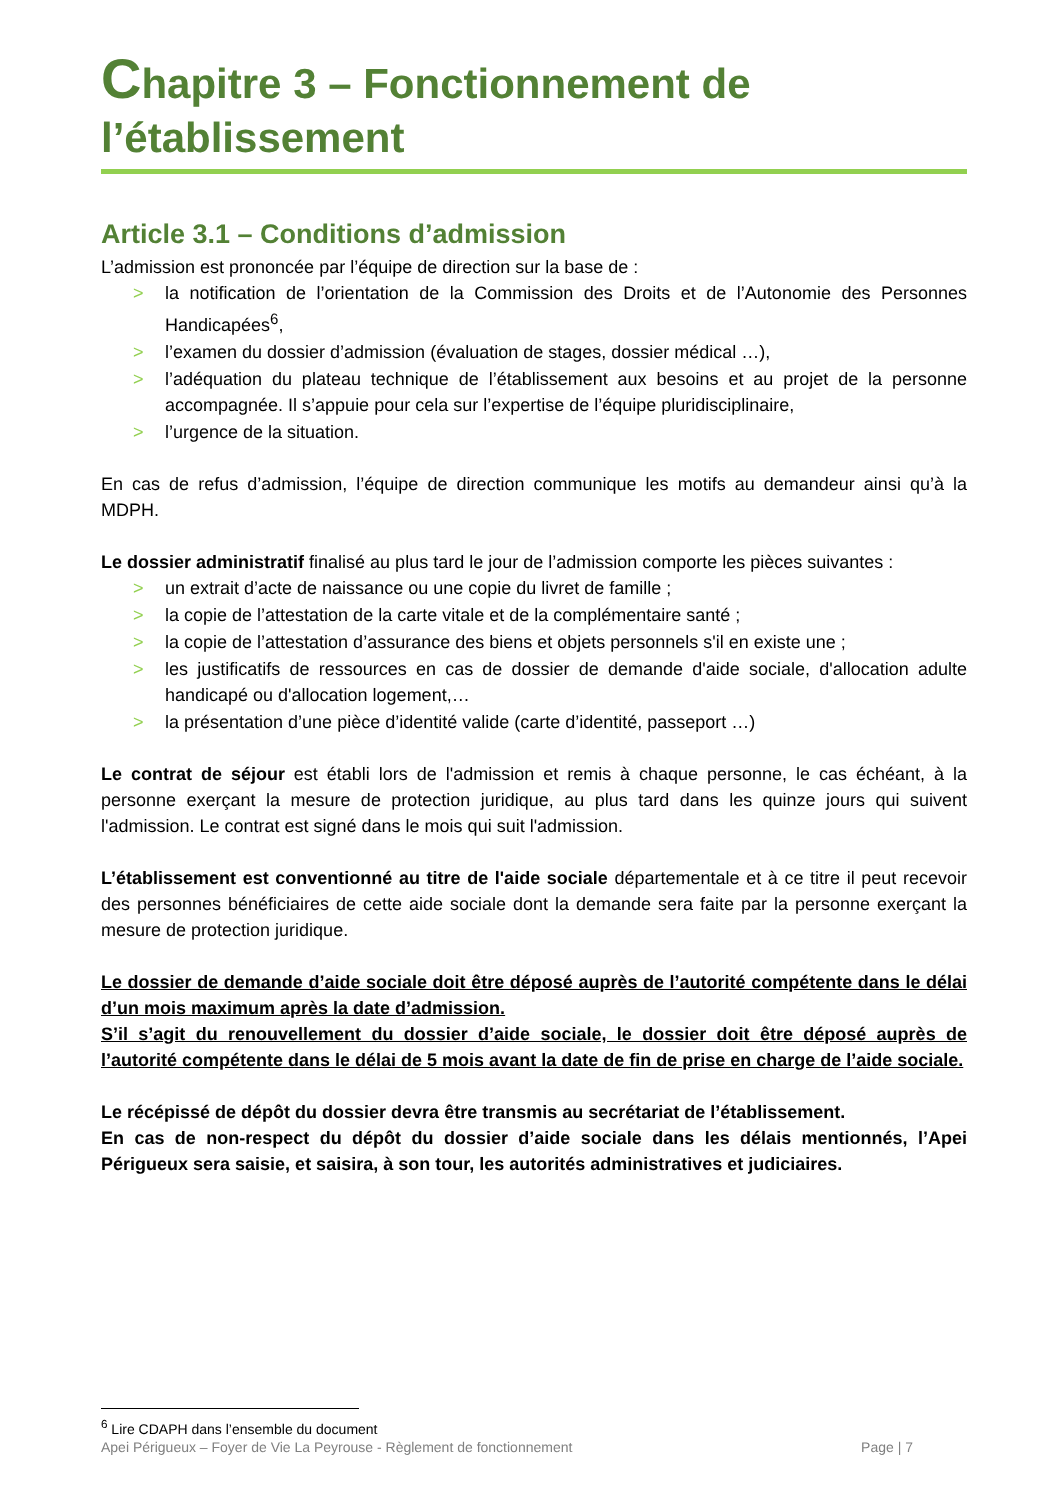Chapitre 3 – Fonctionnement de l’établissement
Article 3.1 – Conditions d’admission
L’admission est prononcée par l’équipe de direction sur la base de :
> la notification de l’orientation de la Commission des Droits et de l’Autonomie des Personnes Handicapées<sup>6</sup>,
> l’examen du dossier d’admission (évaluation de stages, dossier médical …),
> l’adéquation du plateau technique de l’établissement aux besoins et au projet de la personne accompagnée. Il s’appuie pour cela sur l’expertise de l’équipe pluridisciplinaire,
> l’urgence de la situation.
En cas de refus d’admission, l’équipe de direction communique les motifs au demandeur ainsi qu’à la MDPH.
Le dossier administratif finalisé au plus tard le jour de l’admission comporte les pièces suivantes :
> un extrait d’acte de naissance ou une copie du livret de famille ;
> la copie de l’attestation de la carte vitale et de la complémentaire santé ;
> la copie de l’attestation d’assurance des biens et objets personnels s'il en existe une ;
> les justificatifs de ressources en cas de dossier de demande d'aide sociale, d'allocation adulte handicapé ou d'allocation logement,…
> la présentation d’une pièce d’identité valide (carte d’identité, passeport …)
Le contrat de séjour est établi lors de l'admission et remis à chaque personne, le cas échéant, à la personne exerçant la mesure de protection juridique, au plus tard dans les quinze jours qui suivent l'admission. Le contrat est signé dans le mois qui suit l'admission.
L’établissement est conventionné au titre de l'aide sociale départementale et à ce titre il peut recevoir des personnes bénéficiaires de cette aide sociale dont la demande sera faite par la personne exerçant la mesure de protection juridique.
Le dossier de demande d’aide sociale doit être déposé auprès de l’autorité compétente dans le délai d’un mois maximum après la date d’admission.
S’il s’agit du renouvellement du dossier d’aide sociale, le dossier doit être déposé auprès de l’autorité compétente dans le délai de 5 mois avant la date de fin de prise en charge de l’aide sociale.
Le récépissé de dépôt du dossier devra être transmis au secrétariat de l’établissement.
En cas de non-respect du dépôt du dossier d’aide sociale dans les délais mentionnés, l’Apei Périgueux sera saisie, et saisira, à son tour, les autorités administratives et judiciaires.
<sup>6</sup> Lire CDAPH dans l’ensemble du document
Apei Périgueux – Foyer de Vie La Peyrouse - Règlement de fonctionnement Page | 7